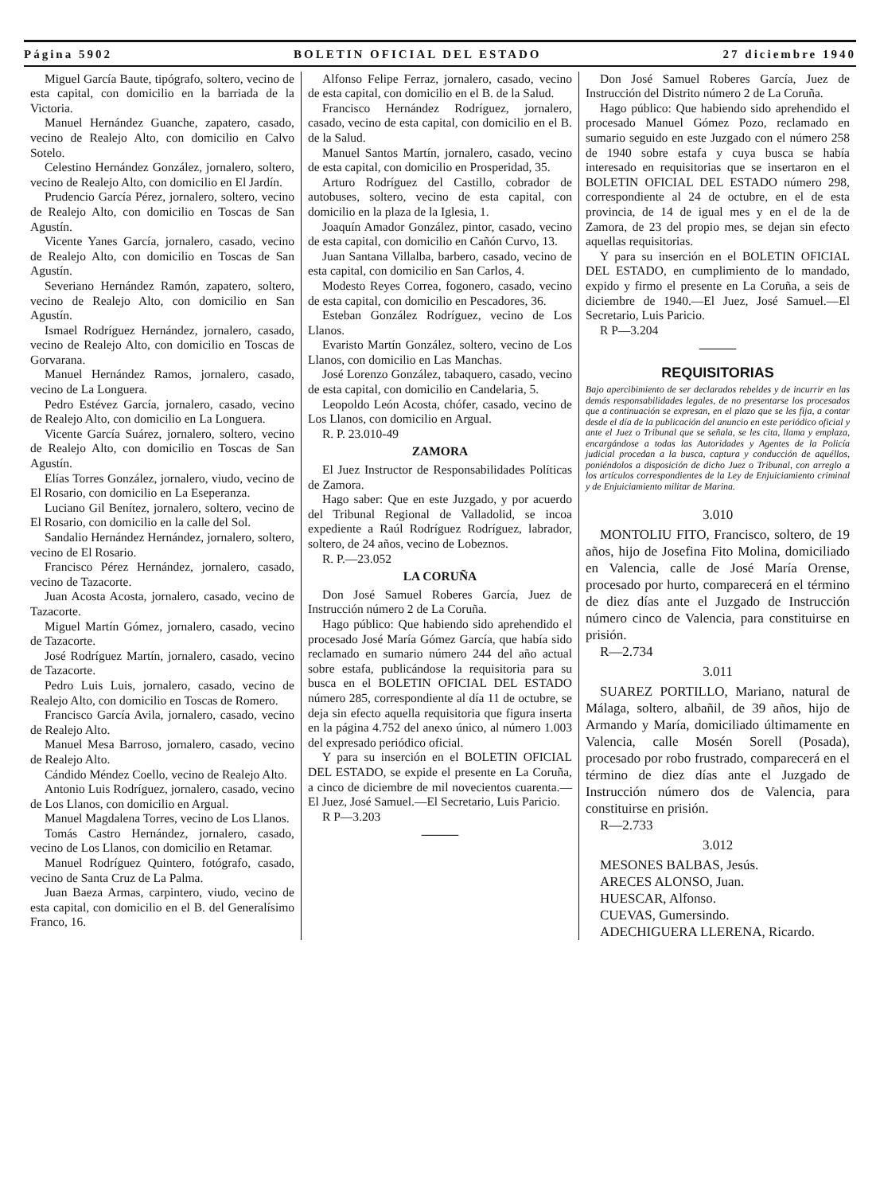Página 5902 BOLETIN OFICIAL DEL ESTADO 27 diciembre 1940
Miguel García Baute, tipógrafo, soltero, vecino de esta capital, con domicilio en la barriada de la Victoria.
Manuel Hernández Guanche, zapatero, casado, vecino de Realejo Alto, con domicilio en Calvo Sotelo.
Celestino Hernández González, jornalero, soltero, vecino de Realejo Alto, con domicilio en El Jardín.
Prudencio García Pérez, jornalero, soltero, vecino de Realejo Alto, con domicilio en Toscas de San Agustín.
Vicente Yanes García, jornalero, casado, vecino de Realejo Alto, con domicilio en Toscas de San Agustín.
Severiano Hernández Ramón, zapatero, soltero, vecino de Realejo Alto, con domicilio en San Agustín.
Ismael Rodríguez Hernández, jornalero, casado, vecino de Realejo Alto, con domicilio en Toscas de Gorvarana.
Manuel Hernández Ramos, jornalero, casado, vecino de La Longuera.
Pedro Estévez García, jornalero, casado, vecino de Realejo Alto, con domicilio en La Longuera.
Vicente García Suárez, jornalero, soltero, vecino de Realejo Alto, con domicilio en Toscas de San Agustín.
Elías Torres González, jornalero, viudo, vecino de El Rosario, con domicilio en La Eseperanza.
Luciano Gil Benítez, jornalero, soltero, vecino de El Rosario, con domicilio en la calle del Sol.
Sandalio Hernández Hernández, jornalero, soltero, vecino de El Rosario.
Francisco Pérez Hernández, jornalero, casado, vecino de Tazacorte.
Juan Acosta Acosta, jornalero, casado, vecino de Tazacorte.
Miguel Martín Gómez, jornalero, casado, vecino de Tazacorte.
José Rodríguez Martín, jornalero, casado, vecino de Tazacorte.
Pedro Luis Luis, jornalero, casado, vecino de Realejo Alto, con domicilio en Toscas de Romero.
Francisco García Avila, jornalero, casado, vecino de Realejo Alto.
Manuel Mesa Barroso, jornalero, casado, vecino de Realejo Alto.
Cándido Méndez Coello, vecino de Realejo Alto.
Antonio Luis Rodríguez, jornalero, casado, vecino de Los Llanos, con domicilio en Argual.
Manuel Magdalena Torres, vecino de Los Llanos.
Tomás Castro Hernández, jornalero, casado, vecino de Los Llanos, con domicilio en Retamar.
Manuel Rodríguez Quintero, fotógrafo, casado, vecino de Santa Cruz de La Palma.
Juan Baeza Armas, carpintero, viudo, vecino de esta capital, con domicilio en el B. del Generalísimo Franco, 16.
Alfonso Felipe Ferraz, jornalero, casado, vecino de esta capital, con domicilio en el B. de la Salud.
Francisco Hernández Rodríguez, jornalero, casado, vecino de esta capital, con domicilio en el B. de la Salud.
Manuel Santos Martín, jornalero, casado, vecino de esta capital, con domicilio en Prosperidad, 35.
Arturo Rodríguez del Castillo, cobrador de autobuses, soltero, vecino de esta capital, con domicilio en la plaza de la Iglesia, 1.
Joaquín Amador González, pintor, casado, vecino de esta capital, con domicilio en Cañón Curvo, 13.
Juan Santana Villalba, barbero, casado, vecino de esta capital, con domicilio en San Carlos, 4.
Modesto Reyes Correa, fogonero, casado, vecino de esta capital, con domicilio en Pescadores, 36.
Esteban González Rodríguez, vecino de Los Llanos.
Evaristo Martín González, soltero, vecino de Los Llanos, con domicilio en Las Manchas.
José Lorenzo González, tabaquero, casado, vecino de esta capital, con domicilio en Candelaria, 5.
Leopoldo León Acosta, chófer, casado, vecino de Los Llanos, con domicilio en Argual.
R. P. 23.010-49
ZAMORA
El Juez Instructor de Responsabilidades Políticas de Zamora.
Hago saber: Que en este Juzgado, y por acuerdo del Tribunal Regional de Valladolid, se incoa expediente a Raúl Rodríguez Rodríguez, labrador, soltero, de 24 años, vecino de Lobeznos.
R. P.—23.052
LA CORUÑA
Don José Samuel Roberes García, Juez de Instrucción número 2 de La Coruña.
Hago público: Que habiendo sido aprehendido el procesado José María Gómez García, que había sido reclamado en sumario número 244 del año actual sobre estafa, publicándose la requisitoria para su busca en el BOLETIN OFICIAL DEL ESTADO número 285, correspondiente al día 11 de octubre, se deja sin efecto aquella requisitoria que figura inserta en la página 4.752 del anexo único, al número 1.003 del expresado periódico oficial.
Y para su inserción en el BOLETIN OFICIAL DEL ESTADO, se expide el presente en La Coruña, a cinco de diciembre de mil novecientos cuarenta.—El Juez, José Samuel.—El Secretario, Luis Paricio.
R P—3.203
———
Don José Samuel Roberes García, Juez de Instrucción del Distrito número 2 de La Coruña.
Hago público: Que habiendo sido aprehendido el procesado Manuel Gómez Pozo, reclamado en sumario seguido en este Juzgado con el número 258 de 1940 sobre estafa y cuya busca se había interesado en requisitorias que se insertaron en el BOLETIN OFICIAL DEL ESTADO número 298, correspondiente al 24 de octubre, en el de esta provincia, de 14 de igual mes y en el de la de Zamora, de 23 del propio mes, se dejan sin efecto aquellas requisitorias.
Y para su inserción en el BOLETIN OFICIAL DEL ESTADO, en cumplimiento de lo mandado, expido y firmo el presente en La Coruña, a seis de diciembre de 1940.—El Juez, José Samuel.—El Secretario, Luis Paricio.
R P—3.204
———
REQUISITORIAS
Bajo apercibimiento de ser declarados rebeldes y de incurrir en las demás responsabilidades legales, de no presentarse los procesados que a continuación se expresan, en el plazo que se les fija, a contar desde el día de la publicación del anuncio en este periódico oficial y ante el Juez o Tribunal que se señala, se les cita, llama y emplaza, encargándose a todas las Autoridades y Agentes de la Policía judicial procedan a la busca, captura y conducción de aquéllos, poniéndolos a disposición de dicho Juez o Tribunal, con arreglo a los artículos correspondientes de la Ley de Enjuiciamiento criminal y de Enjuiciamiento militar de Marina.
3.010
MONTOLIU FITO, Francisco, soltero, de 19 años, hijo de Josefina Fito Molina, domiciliado en Valencia, calle de José María Orense, procesado por hurto, comparecerá en el término de diez días ante el Juzgado de Instrucción número cinco de Valencia, para constituirse en prisión.
R—2.734
3.011
SUAREZ PORTILLO, Mariano, natural de Málaga, soltero, albañil, de 39 años, hijo de Armando y María, domiciliado últimamente en Valencia, calle Mosén Sorell (Posada), procesado por robo frustrado, comparecerá en el término de diez días ante el Juzgado de Instrucción número dos de Valencia, para constituirse en prisión.
R—2.733
3.012
MESONES BALBAS, Jesús.
ARECES ALONSO, Juan.
HUESCAR, Alfonso.
CUEVAS, Gumersindo.
ADECHIGUERA LLERENA, Ricardo.